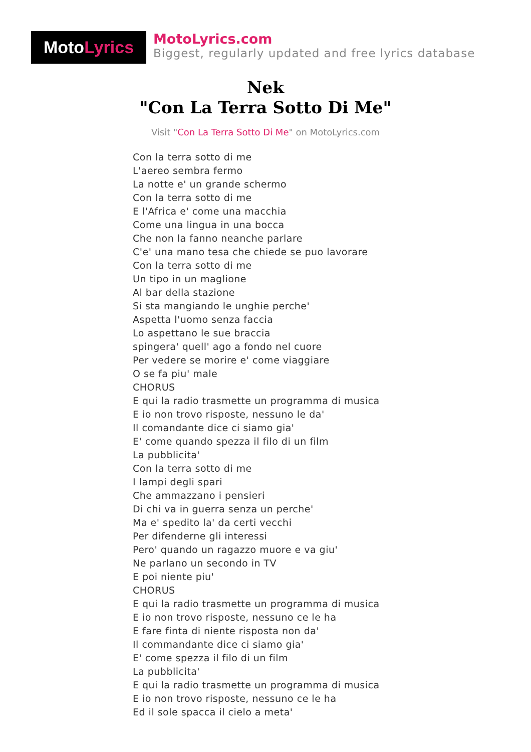Moto Lyrics
MotoLyrics.com
Biggest, regularly updated and free lyrics database
Nek
"Con La Terra Sotto Di Me"
Visit "Con La Terra Sotto Di Me" on MotoLyrics.com
Con la terra sotto di me
L'aereo sembra fermo
La notte e' un grande schermo
Con la terra sotto di me
E l'Africa e' come una macchia
Come una lingua in una bocca
Che non la fanno neanche parlare
C'e' una mano tesa che chiede se puo lavorare
Con la terra sotto di me
Un tipo in un maglione
Al bar della stazione
Si sta mangiando le unghie perche'
Aspetta l'uomo senza faccia
Lo aspettano le sue braccia
spingera' quell' ago a fondo nel cuore
Per vedere se morire e' come viaggiare
O se fa piu' male
CHORUS
E qui la radio trasmette un programma di musica
E io non trovo risposte, nessuno le da'
Il comandante dice ci siamo gia'
E' come quando spezza il filo di un film
La pubblicita'
Con la terra sotto di me
I lampi degli spari
Che ammazzano i pensieri
Di chi va in guerra senza un perche'
Ma e' spedito la' da certi vecchi
Per difenderne gli interessi
Pero' quando un ragazzo muore e va giu'
Ne parlano un secondo in TV
E poi niente piu'
CHORUS
E qui la radio trasmette un programma di musica
E io non trovo risposte, nessuno ce le ha
E fare finta di niente risposta non da'
Il commandante dice ci siamo gia'
E' come spezza il filo di un film
La pubblicita'
E qui la radio trasmette un programma di musica
E io non trovo risposte, nessuno ce le ha
Ed il sole spacca il cielo a meta'